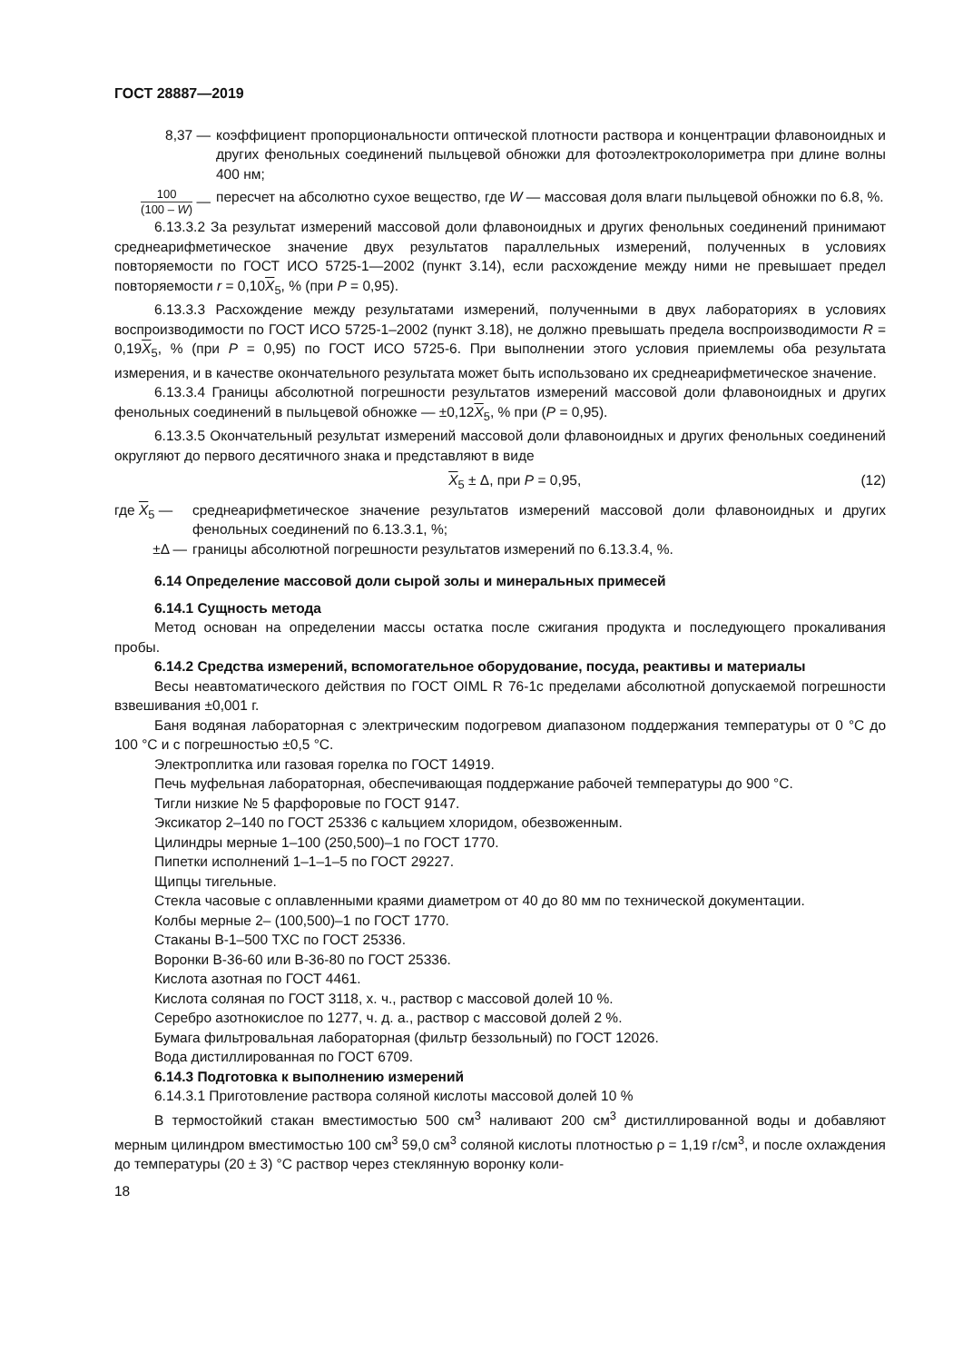ГОСТ 28887—2019
8,37 — коэффициент пропорциональности оптической плотности раствора и концентрации флавоноидных и других фенольных соединений пыльцевой обножки для фотоэлектроколориметра при длине волны 400 нм;
100 (100 – W) —
пересчет на абсолютно сухое вещество, где W — массовая доля влаги пыльцевой обножки по 6.8, %.
6.13.3.2 За результат измерений массовой доли флавоноидных и других фенольных соединений принимают среднеарифметическое значение двух результатов параллельных измерений, полученных в условиях повторяемости по ГОСТ ИСО 5725-1—2002 (пункт 3.14), если расхождение между ними не превышает предел повторяемости r = 0,10X<sub>5</sub>, % (при P = 0,95).
6.13.3.3 Расхождение между результатами измерений, полученными в двух лабораториях в условиях воспроизводимости по ГОСТ ИСО 5725-1–2002 (пункт 3.18), не должно превышать предела воспроизводимости R = 0,19X<sub>5</sub>, % (при P = 0,95) по ГОСТ ИСО 5725-6. При выполнении этого условия приемлемы оба результата измерения, и в качестве окончательного результата может быть использовано их среднеарифметическое значение.
6.13.3.4 Границы абсолютной погрешности результатов измерений массовой доли флавоноидных и других фенольных соединений в пыльцевой обножке — ±0,12X<sub>5</sub>, % при (P = 0,95).
6.13.3.5 Окончательный результат измерений массовой доли флавоноидных и других фенольных соединений округляют до первого десятичного знака и представляют в виде
X<sub>5</sub> ± Δ, при P = 0,95, (12)
где X<sub>5</sub> — среднеарифметическое значение результатов измерений массовой доли флавоноидных и других фенольных соединений по 6.13.3.1, %;
±Δ — границы абсолютной погрешности результатов измерений по 6.13.3.4, %.
6.14 Определение массовой доли сырой золы и минеральных примесей
6.14.1 Сущность метода
Метод основан на определении массы остатка после сжигания продукта и последующего прокаливания пробы.
6.14.2 Средства измерений, вспомогательное оборудование, посуда, реактивы и материалы
Весы неавтоматического действия по ГОСТ OIML R 76-1с пределами абсолютной допускаемой погрешности взвешивания ±0,001 г.
Баня водяная лабораторная с электрическим подогревом диапазоном поддержания температуры от 0 °С до 100 °С и с погрешностью ±0,5 °С.
Электроплитка или газовая горелка по ГОСТ 14919.
Печь муфельная лабораторная, обеспечивающая поддержание рабочей температуры до 900 °С.
Тигли низкие № 5 фарфоровые по ГОСТ 9147.
Эксикатор 2–140 по ГОСТ 25336 с кальцием хлоридом, обезвоженным.
Цилиндры мерные 1–100 (250,500)–1 по ГОСТ 1770.
Пипетки исполнений 1–1–1–5 по ГОСТ 29227.
Щипцы тигельные.
Стекла часовые с оплавленными краями диаметром от 40 до 80 мм по технической документации.
Колбы мерные 2– (100,500)–1 по ГОСТ 1770.
Стаканы В-1–500 ТХС по ГОСТ 25336.
Воронки В-36-60 или В-36-80 по ГОСТ 25336.
Кислота азотная по ГОСТ 4461.
Кислота соляная по ГОСТ 3118, х. ч., раствор с массовой долей 10 %.
Серебро азотнокислое по 1277, ч. д. а., раствор с массовой долей 2 %.
Бумага фильтровальная лабораторная (фильтр беззольный) по ГОСТ 12026.
Вода дистиллированная по ГОСТ 6709.
6.14.3 Подготовка к выполнению измерений
6.14.3.1 Приготовление раствора соляной кислоты массовой долей 10 %
В термостойкий стакан вместимостью 500 см<sup>3</sup> наливают 200 см<sup>3</sup> дистиллированной воды и добавляют мерным цилиндром вместимостью 100 см<sup>3</sup> 59,0 см<sup>3</sup> соляной кислоты плотностью ρ = 1,19 г/см<sup>3</sup>, и после охлаждения до температуры (20 ± 3) °С раствор через стеклянную воронку коли-
18